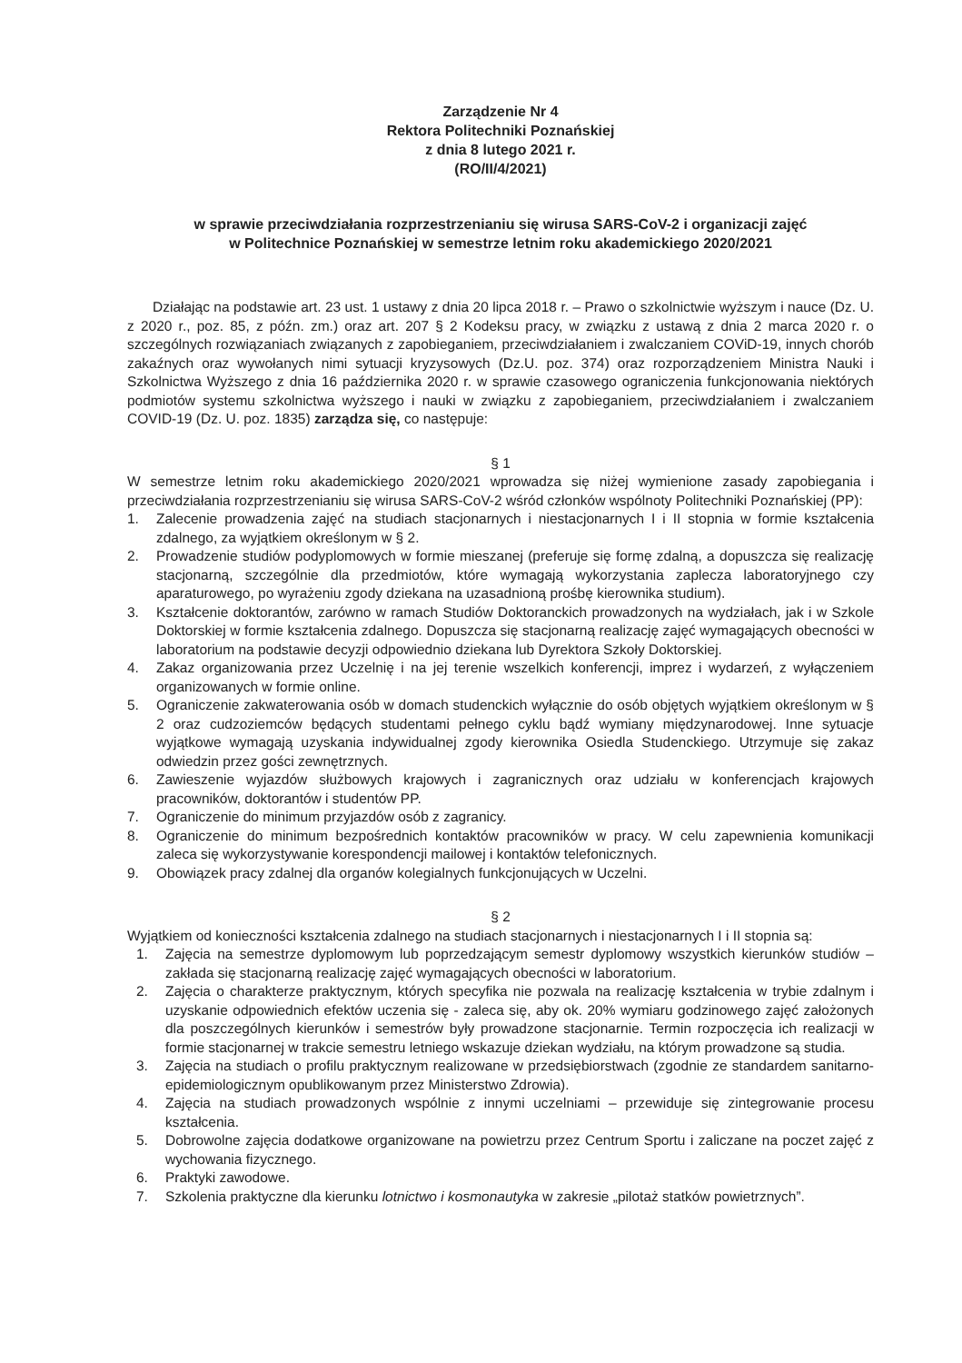Zarządzenie Nr 4
Rektora Politechniki Poznańskiej
z dnia 8 lutego 2021 r.
(RO/II/4/2021)
w sprawie przeciwdziałania rozprzestrzenianiu się wirusa SARS-CoV-2 i organizacji zajęć
w Politechnice Poznańskiej w semestrze letnim roku akademickiego 2020/2021
Działając na podstawie art. 23 ust. 1 ustawy z dnia 20 lipca 2018 r. – Prawo o szkolnictwie wyższym i nauce (Dz. U. z 2020 r., poz. 85, z późn. zm.) oraz art. 207 § 2 Kodeksu pracy, w związku z ustawą z dnia 2 marca 2020 r. o szczególnych rozwiązaniach związanych z zapobieganiem, przeciwdziałaniem i zwalczaniem COViD-19, innych chorób zakaźnych oraz wywołanych nimi sytuacji kryzysowych (Dz.U. poz. 374) oraz rozporządzeniem Ministra Nauki i Szkolnictwa Wyższego z dnia 16 października 2020 r. w sprawie czasowego ograniczenia funkcjonowania niektórych podmiotów systemu szkolnictwa wyższego i nauki w związku z zapobieganiem, przeciwdziałaniem i zwalczaniem COVID-19 (Dz. U. poz. 1835) zarządza się, co następuje:
§ 1
W semestrze letnim roku akademickiego 2020/2021 wprowadza się niżej wymienione zasady zapobiegania i przeciwdziałania rozprzestrzenianiu się wirusa SARS-CoV-2 wśród członków wspólnoty Politechniki Poznańskiej (PP):
1. Zalecenie prowadzenia zajęć na studiach stacjonarnych i niestacjonarnych I i II stopnia w formie kształcenia zdalnego, za wyjątkiem określonym w § 2.
2. Prowadzenie studiów podyplomowych w formie mieszanej (preferuje się formę zdalną, a dopuszcza się realizację stacjonarną, szczególnie dla przedmiotów, które wymagają wykorzystania zaplecza laboratoryjnego czy aparaturowego, po wyrażeniu zgody dziekana na uzasadnioną prośbę kierownika studium).
3. Kształcenie doktorantów, zarówno w ramach Studiów Doktoranckich prowadzonych na wydziałach, jak i w Szkole Doktorskiej w formie kształcenia zdalnego. Dopuszcza się stacjonarną realizację zajęć wymagających obecności w laboratorium na podstawie decyzji odpowiednio dziekana lub Dyrektora Szkoły Doktorskiej.
4. Zakaz organizowania przez Uczelnię i na jej terenie wszelkich konferencji, imprez i wydarzeń, z wyłączeniem organizowanych w formie online.
5. Ograniczenie zakwaterowania osób w domach studenckich wyłącznie do osób objętych wyjątkiem określonym w § 2 oraz cudzoziemców będących studentami pełnego cyklu bądź wymiany międzynarodowej. Inne sytuacje wyjątkowe wymagają uzyskania indywidualnej zgody kierownika Osiedla Studenckiego. Utrzymuje się zakaz odwiedzin przez gości zewnętrznych.
6. Zawieszenie wyjazdów służbowych krajowych i zagranicznych oraz udziału w konferencjach krajowych pracowników, doktorantów i studentów PP.
7. Ograniczenie do minimum przyjazdów osób z zagranicy.
8. Ograniczenie do minimum bezpośrednich kontaktów pracowników w pracy. W celu zapewnienia komunikacji zaleca się wykorzystywanie korespondencji mailowej i kontaktów telefonicznych.
9. Obowiązek pracy zdalnej dla organów kolegialnych funkcjonujących w Uczelni.
§ 2
Wyjątkiem od konieczności kształcenia zdalnego na studiach stacjonarnych i niestacjonarnych I i II stopnia są:
1. Zajęcia na semestrze dyplomowym lub poprzedzającym semestr dyplomowy wszystkich kierunków studiów – zakłada się stacjonarną realizację zajęć wymagających obecności w laboratorium.
2. Zajęcia o charakterze praktycznym, których specyfika nie pozwala na realizację kształcenia w trybie zdalnym i uzyskanie odpowiednich efektów uczenia się - zaleca się, aby ok. 20% wymiaru godzinowego zajęć założonych dla poszczególnych kierunków i semestrów były prowadzone stacjonarnie. Termin rozpoczęcia ich realizacji w formie stacjonarnej w trakcie semestru letniego wskazuje dziekan wydziału, na którym prowadzone są studia.
3. Zajęcia na studiach o profilu praktycznym realizowane w przedsiębiorstwach (zgodnie ze standardem sanitarno-epidemiologicznym opublikowanym przez Ministerstwo Zdrowia).
4. Zajęcia na studiach prowadzonych wspólnie z innymi uczelniami – przewiduje się zintegrowanie procesu kształcenia.
5. Dobrowolne zajęcia dodatkowe organizowane na powietrzu przez Centrum Sportu i zaliczane na poczet zajęć z wychowania fizycznego.
6. Praktyki zawodowe.
7. Szkolenia praktyczne dla kierunku lotnictwo i kosmonautyka w zakresie „pilotaż statków powietrznych”.